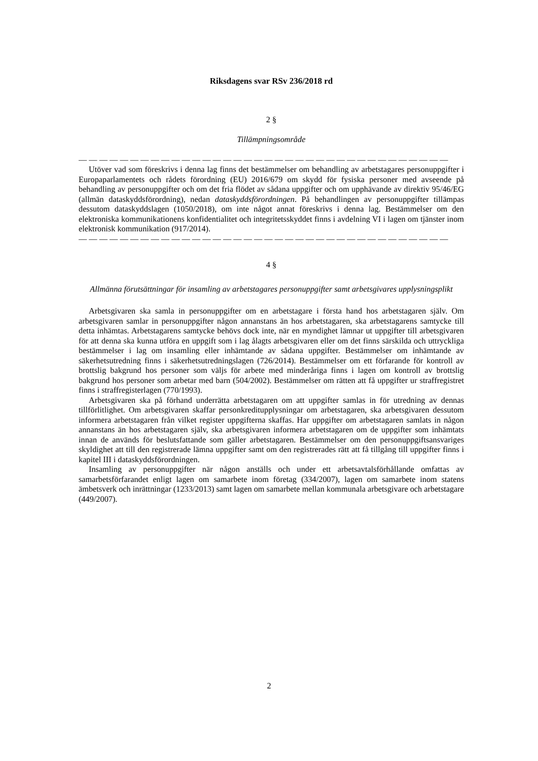Riksdagens svar RSv 236/2018 rd
2 §
Tillämpningsområde
— — — — — — — — — — — — — — — — — — — — — — — — — — — — — — — — — — — —
Utöver vad som föreskrivs i denna lag finns det bestämmelser om behandling av arbetstagares personuppgifter i Europaparlamentets och rådets förordning (EU) 2016/679 om skydd för fysiska personer med avseende på behandling av personuppgifter och om det fria flödet av sådana uppgifter och om upphävande av direktiv 95/46/EG (allmän dataskyddsförordning), nedan dataskyddsförordningen. På behandlingen av personuppgifter tillämpas dessutom dataskyddslagen (1050/2018), om inte något annat föreskrivs i denna lag. Bestämmelser om den elektroniska kommunikationens konfidentialitet och integritetsskyddet finns i avdelning VI i lagen om tjänster inom elektronisk kommunikation (917/2014).
— — — — — — — — — — — — — — — — — — — — — — — — — — — — — — — — — — — —
4 §
Allmänna förutsättningar för insamling av arbetstagares personuppgifter samt arbetsgivares upplysningsplikt
Arbetsgivaren ska samla in personuppgifter om en arbetstagare i första hand hos arbetstagaren själv. Om arbetsgivaren samlar in personuppgifter någon annanstans än hos arbetstagaren, ska arbetstagarens samtycke till detta inhämtas. Arbetstagarens samtycke behövs dock inte, när en myndighet lämnar ut uppgifter till arbetsgivaren för att denna ska kunna utföra en uppgift som i lag ålagts arbetsgivaren eller om det finns särskilda och uttryckliga bestämmelser i lag om insamling eller inhämtande av sådana uppgifter. Bestämmelser om inhämtande av säkerhetsutredning finns i säkerhetsutredningslagen (726/2014). Bestämmelser om ett förfarande för kontroll av brottslig bakgrund hos personer som väljs för arbete med minderåriga finns i lagen om kontroll av brottslig bakgrund hos personer som arbetar med barn (504/2002). Bestämmelser om rätten att få uppgifter ur straffregistret finns i straffregisterlagen (770/1993).
Arbetsgivaren ska på förhand underrätta arbetstagaren om att uppgifter samlas in för utredning av dennas tillförlitlighet. Om arbetsgivaren skaffar personkreditupplysningar om arbetstagaren, ska arbetsgivaren dessutom informera arbetstagaren från vilket register uppgifterna skaffas. Har uppgifter om arbetstagaren samlats in någon annanstans än hos arbetstagaren själv, ska arbetsgivaren informera arbetstagaren om de uppgifter som inhämtats innan de används för beslutsfattande som gäller arbetstagaren. Bestämmelser om den personuppgiftsansvariges skyldighet att till den registrerade lämna uppgifter samt om den registrerades rätt att få tillgång till uppgifter finns i kapitel III i dataskyddsförordningen.
Insamling av personuppgifter när någon anställs och under ett arbetsavtalsförhållande omfattas av samarbetsförfarandet enligt lagen om samarbete inom företag (334/2007), lagen om samarbete inom statens ämbetsverk och inrättningar (1233/2013) samt lagen om samarbete mellan kommunala arbetsgivare och arbetstagare (449/2007).
2